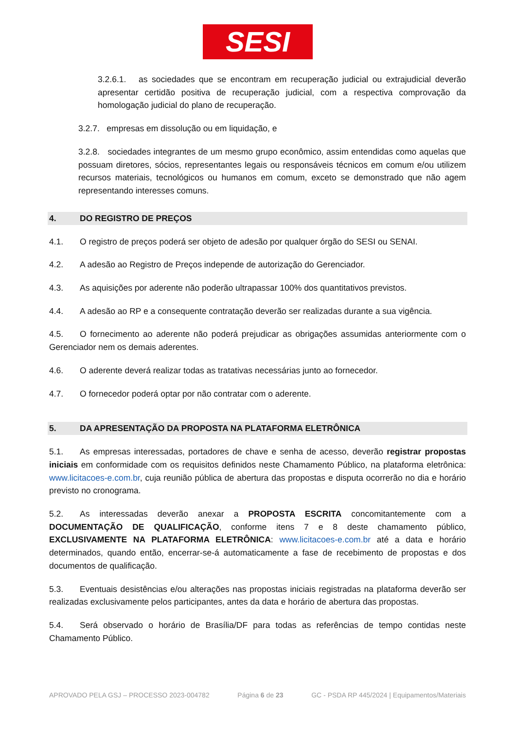SESI
3.2.6.1. as sociedades que se encontram em recuperação judicial ou extrajudicial deverão apresentar certidão positiva de recuperação judicial, com a respectiva comprovação da homologação judicial do plano de recuperação.
3.2.7. empresas em dissolução ou em liquidação, e
3.2.8. sociedades integrantes de um mesmo grupo econômico, assim entendidas como aquelas que possuam diretores, sócios, representantes legais ou responsáveis técnicos em comum e/ou utilizem recursos materiais, tecnológicos ou humanos em comum, exceto se demonstrado que não agem representando interesses comuns.
4. DO REGISTRO DE PREÇOS
4.1. O registro de preços poderá ser objeto de adesão por qualquer órgão do SESI ou SENAI.
4.2. A adesão ao Registro de Preços independe de autorização do Gerenciador.
4.3. As aquisições por aderente não poderão ultrapassar 100% dos quantitativos previstos.
4.4. A adesão ao RP e a consequente contratação deverão ser realizadas durante a sua vigência.
4.5. O fornecimento ao aderente não poderá prejudicar as obrigações assumidas anteriormente com o Gerenciador nem os demais aderentes.
4.6. O aderente deverá realizar todas as tratativas necessárias junto ao fornecedor.
4.7. O fornecedor poderá optar por não contratar com o aderente.
5. DA APRESENTAÇÃO DA PROPOSTA NA PLATAFORMA ELETRÔNICA
5.1. As empresas interessadas, portadores de chave e senha de acesso, deverão registrar propostas iniciais em conformidade com os requisitos definidos neste Chamamento Público, na plataforma eletrônica: www.licitacoes-e.com.br, cuja reunião pública de abertura das propostas e disputa ocorrerão no dia e horário previsto no cronograma.
5.2. As interessadas deverão anexar a PROPOSTA ESCRITA concomitantemente com a DOCUMENTAÇÃO DE QUALIFICAÇÃO, conforme itens 7 e 8 deste chamamento público, EXCLUSIVAMENTE NA PLATAFORMA ELETRÔNICA: www.licitacoes-e.com.br até a data e horário determinados, quando então, encerrar-se-á automaticamente a fase de recebimento de propostas e dos documentos de qualificação.
5.3. Eventuais desistências e/ou alterações nas propostas iniciais registradas na plataforma deverão ser realizadas exclusivamente pelos participantes, antes da data e horário de abertura das propostas.
5.4. Será observado o horário de Brasília/DF para todas as referências de tempo contidas neste Chamamento Público.
APROVADO PELA GSJ – PROCESSO 2023-004782 Página 6 de 23 GC - PSDA RP 445/2024 | Equipamentos/Materiais